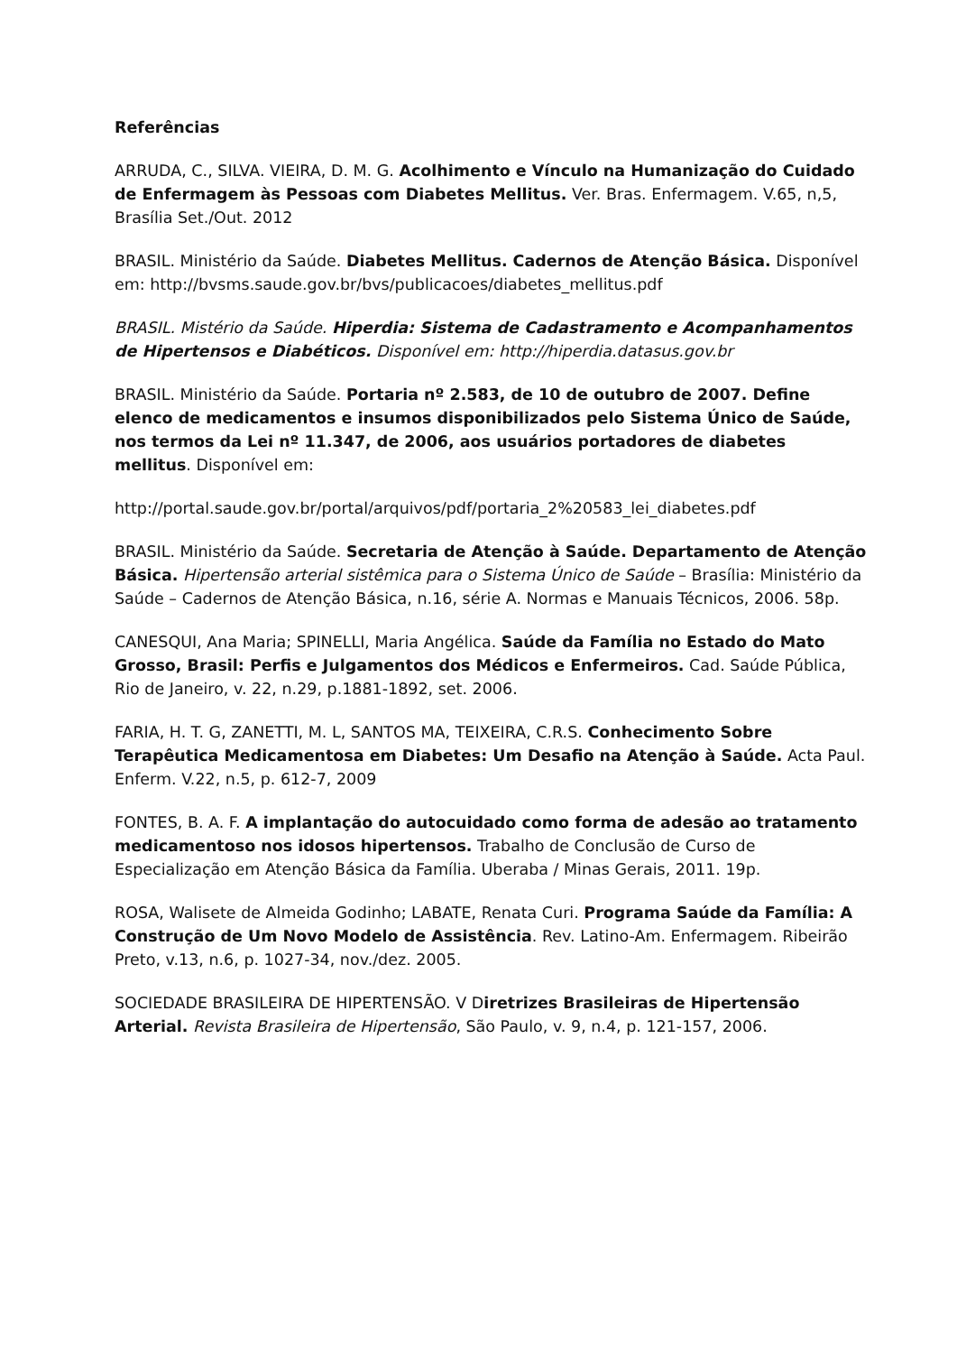Referências
ARRUDA, C., SILVA. VIEIRA, D. M. G. Acolhimento e Vínculo na Humanização do Cuidado de Enfermagem às Pessoas com Diabetes Mellitus. Ver. Bras. Enfermagem. V.65, n,5, Brasília Set./Out. 2012
BRASIL. Ministério da Saúde. Diabetes Mellitus. Cadernos de Atenção Básica. Disponível em: http://bvsms.saude.gov.br/bvs/publicacoes/diabetes_mellitus.pdf
BRASIL. Mistério da Saúde. Hiperdia: Sistema de Cadastramento e Acompanhamentos de Hipertensos e Diabéticos. Disponível em: http://hiperdia.datasus.gov.br
BRASIL. Ministério da Saúde. Portaria nº 2.583, de 10 de outubro de 2007. Define elenco de medicamentos e insumos disponibilizados pelo Sistema Único de Saúde, nos termos da Lei nº 11.347, de 2006, aos usuários portadores de diabetes mellitus. Disponível em:
http://portal.saude.gov.br/portal/arquivos/pdf/portaria_2%20583_lei_diabetes.pdf
BRASIL. Ministério da Saúde. Secretaria de Atenção à Saúde. Departamento de Atenção Básica. Hipertensão arterial sistêmica para o Sistema Único de Saúde – Brasília: Ministério da Saúde – Cadernos de Atenção Básica, n.16, série A. Normas e Manuais Técnicos, 2006. 58p.
CANESQUI, Ana Maria; SPINELLI, Maria Angélica. Saúde da Família no Estado do Mato Grosso, Brasil: Perfis e Julgamentos dos Médicos e Enfermeiros. Cad. Saúde Pública, Rio de Janeiro, v. 22, n.29, p.1881-1892, set. 2006.
FARIA, H. T. G, ZANETTI, M. L, SANTOS MA, TEIXEIRA, C.R.S. Conhecimento Sobre Terapêutica Medicamentosa em Diabetes: Um Desafio na Atenção à Saúde. Acta Paul. Enferm. V.22, n.5, p. 612-7, 2009
FONTES, B. A. F. A implantação do autocuidado como forma de adesão ao tratamento medicamentoso nos idosos hipertensos. Trabalho de Conclusão de Curso de Especialização em Atenção Básica da Família. Uberaba / Minas Gerais, 2011. 19p.
ROSA, Walisete de Almeida Godinho; LABATE, Renata Curi. Programa Saúde da Família: A Construção de Um Novo Modelo de Assistência. Rev. Latino-Am. Enfermagem. Ribeirão Preto, v.13, n.6, p. 1027-34, nov./dez. 2005.
SOCIEDADE BRASILEIRA DE HIPERTENSÃO. V Diretrizes Brasileiras de Hipertensão Arterial. Revista Brasileira de Hipertensão, São Paulo, v. 9, n.4, p. 121-157, 2006.